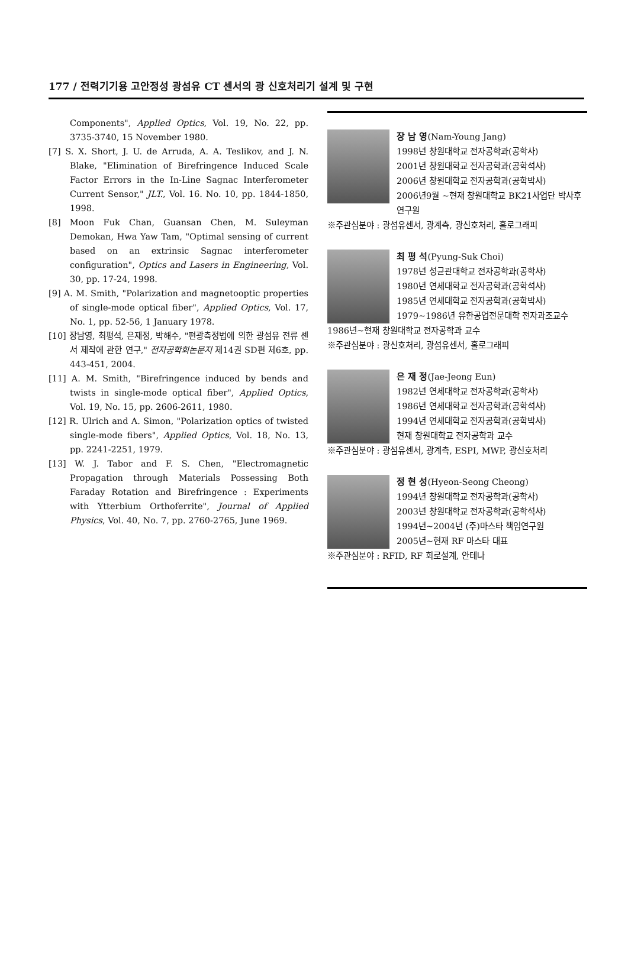177 / 전력기기용 고안정성 광섬유 CT 센서의 광 신호처리기 설계 및 구현
Components", Applied Optics, Vol. 19, No. 22, pp. 3735-3740, 15 November 1980.
[7] S. X. Short, J. U. de Arruda, A. A. Teslikov, and J. N. Blake, "Elimination of Birefringence Induced Scale Factor Errors in the In-Line Sagnac Interferometer Current Sensor," JLT., Vol. 16. No. 10, pp. 1844-1850, 1998.
[8] Moon Fuk Chan, Guansan Chen, M. Suleyman Demokan, Hwa Yaw Tam, "Optimal sensing of current based on an extrinsic Sagnac interferometer configuration", Optics and Lasers in Engineering, Vol. 30, pp. 17-24, 1998.
[9] A. M. Smith, "Polarization and magnetooptic properties of single-mode optical fiber", Applied Optics, Vol. 17, No. 1, pp. 52-56, 1 January 1978.
[10] 장남영, 최평석, 은재정, 박해수, "편광측정법에 의한 광섬유 전류 센서 제작에 관한 연구," 전자공학회논문지 제14권 SD편 제6호, pp. 443-451, 2004.
[11] A. M. Smith, "Birefringence induced by bends and twists in single-mode optical fiber", Applied Optics, Vol. 19, No. 15, pp. 2606-2611, 1980.
[12] R. Ulrich and A. Simon, "Polarization optics of twisted single-mode fibers", Applied Optics, Vol. 18, No. 13, pp. 2241-2251, 1979.
[13] W. J. Tabor and F. S. Chen, "Electromagnetic Propagation through Materials Possessing Both Faraday Rotation and Birefringence : Experiments with Ytterbium Orthoferrite", Journal of Applied Physics, Vol. 40, No. 7, pp. 2760-2765, June 1969.
장 남 영(Nam-Young Jang)
1998년 창원대학교 전자공학과(공학사)
2001년 창원대학교 전자공학과(공학석사)
2006년 창원대학교 전자공학과(공학박사)
2006년9월 ~현재 창원대학교 BK21사업단 박사후 연구원
※주관심분야 : 광섬유센서, 광계측, 광신호처리, 홀로그래피
최 평 석(Pyung-Suk Choi)
1978년 성균관대학교 전자공학과(공학사)
1980년 연세대학교 전자공학과(공학석사)
1985년 연세대학교 전자공학과(공학박사)
1979~1986년 유한공업전문대학 전자과조교수
1986년~현재 창원대학교 전자공학과 교수
※주관심분야 : 광신호처리, 광섬유센서, 홀로그래피
은 재 정(Jae-Jeong Eun)
1982년 연세대학교 전자공학과(공학사)
1986년 연세대학교 전자공학과(공학석사)
1994년 연세대학교 전자공학과(공학박사)
현재 창원대학교 전자공학과 교수
※주관심분야 : 광섬유센서, 광계측, ESPI, MWP, 광신호처리
정 현 성(Hyeon-Seong Cheong)
1994년 창원대학교 전자공학과(공학사)
2003년 창원대학교 전자공학과(공학석사)
1994년~2004년 (주)마스타 책임연구원
2005년~현재 RF 마스타 대표
※주관심분야 : RFID, RF 회로설계, 안테나